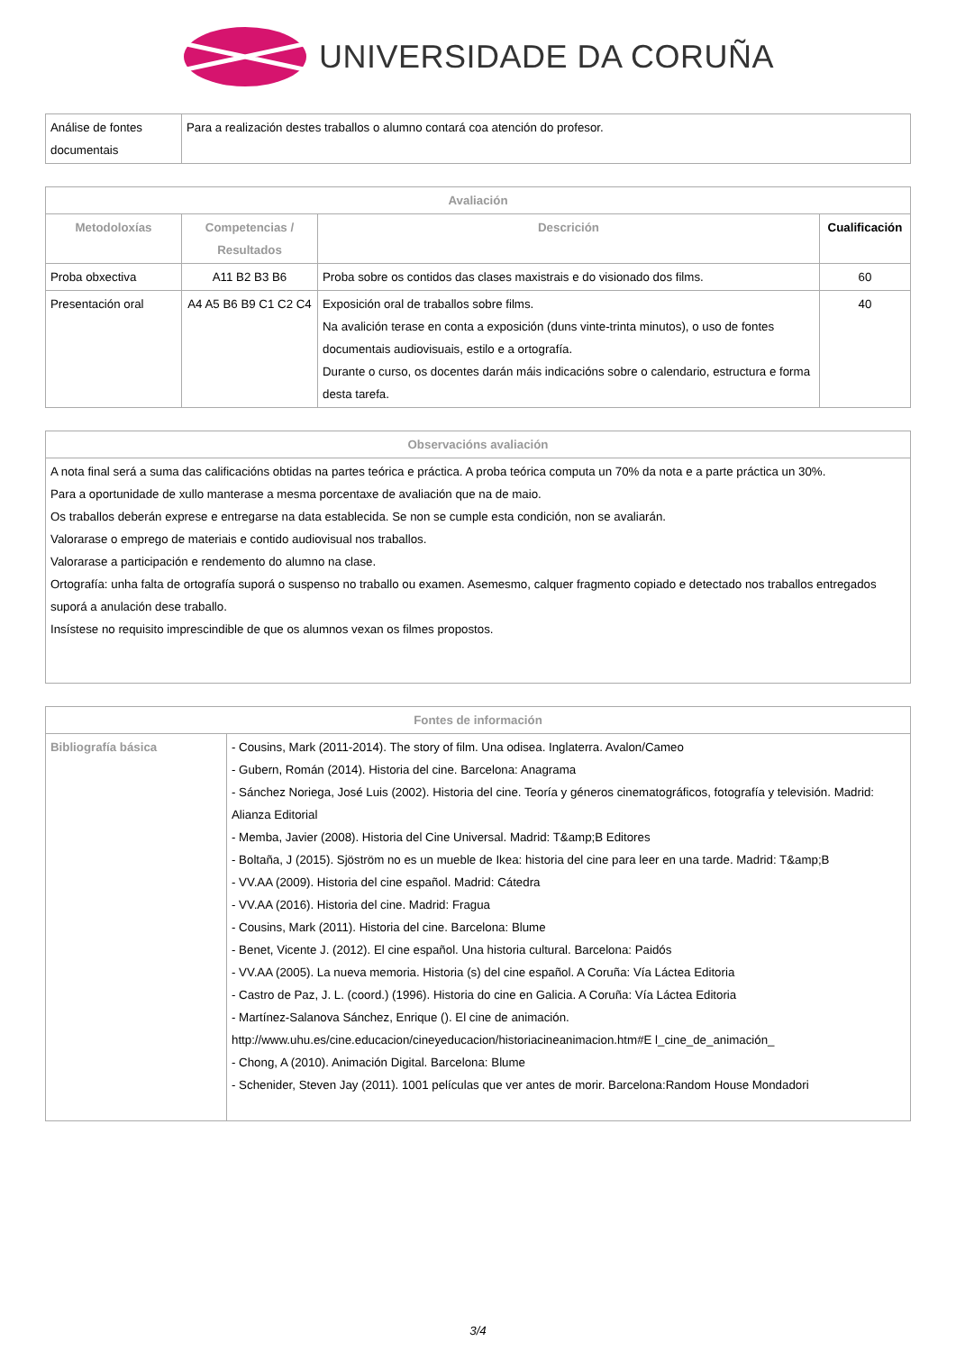UNIVERSIDADE DA CORUÑA
| Análise de fontes documentais | Para a realización destes traballos o alumno contará coa atención do profesor. |
| Avaliación | | | |
| --- | --- | --- | --- |
| Metodoloxías | Competencias / Resultados | Descrición | Cualificación |
| Proba obxectiva | A11 B2 B3 B6 | Proba sobre os contidos das clases maxistrais e do visionado dos films. | 60 |
| Presentación oral | A4 A5 B6 B9 C1 C2 C4 | Exposición oral de traballos sobre films. Na avalición terase en conta a exposición (duns vinte-trinta minutos), o uso de fontes documentais audiovisuais, estilo e a ortografía. Durante o curso, os docentes darán máis indicacións sobre o calendario, estructura e forma desta tarefa. | 40 |
| Observacións avaliación |
| --- |
| A nota final será a suma das calificacións obtidas na partes teórica e práctica. A proba teórica computa un 70% da nota e a parte práctica un 30%. Para a oportunidade de xullo manterase a mesma porcentaxe de avaliación que na de maio. Os traballos deberán exprese e entregarse na data establecida. Se non se cumple esta condición, non se avaliarán. Valorarase o emprego de materiais e contido audiovisual nos traballos. Valorarase a participación e rendemento do alumno na clase. Ortografía: unha falta de ortografía suporá o suspenso no traballo ou examen. Asemesmo, calquer fragmento copiado e detectado nos traballos entregados suporá a anulación dese traballo. Insístese no requisito imprescindible de que os alumnos vexan os filmes propostos. |
| Fontes de información | |
| --- | --- |
| Bibliografía básica | - Cousins, Mark (2011-2014). The story of film. Una odisea. Inglaterra. Avalon/Cameo - Gubern, Román (2014). Historia del cine. Barcelona: Anagrama - Sánchez Noriega, José Luis (2002). Historia del cine. Teoría y géneros cinematográficos, fotografía y televisión. Madrid: Alianza Editorial - Memba, Javier (2008). Historia del Cine Universal. Madrid: T&amp;B Editores - Boltaña, J (2015). Sjöström no es un mueble de Ikea: historia del cine para leer en una tarde. Madrid: T&amp;B - VV.AA (2009). Historia del cine español. Madrid: Cátedra - VV.AA (2016). Historia del cine. Madrid: Fragua - Cousins, Mark (2011). Historia del cine. Barcelona: Blume - Benet, Vicente J. (2012). El cine español. Una historia cultural. Barcelona: Paidós - VV.AA (2005). La nueva memoria. Historia (s) del cine español. A Coruña: Vía Láctea Editoria - Castro de Paz, J. L. (coord.) (1996). Historia do cine en Galicia. A Coruña: Vía Láctea Editoria - Martínez-Salanova Sánchez, Enrique (). El cine de animación. http://www.uhu.es/cine.educacion/cineyeducacion/historiacineanimacion.htm#E l_cine_de_animación_ - Chong, A (2010). Animación Digital. Barcelona: Blume - Schenider, Steven Jay (2011). 1001 películas que ver antes de morir. Barcelona:Random House Mondadori |
3/4